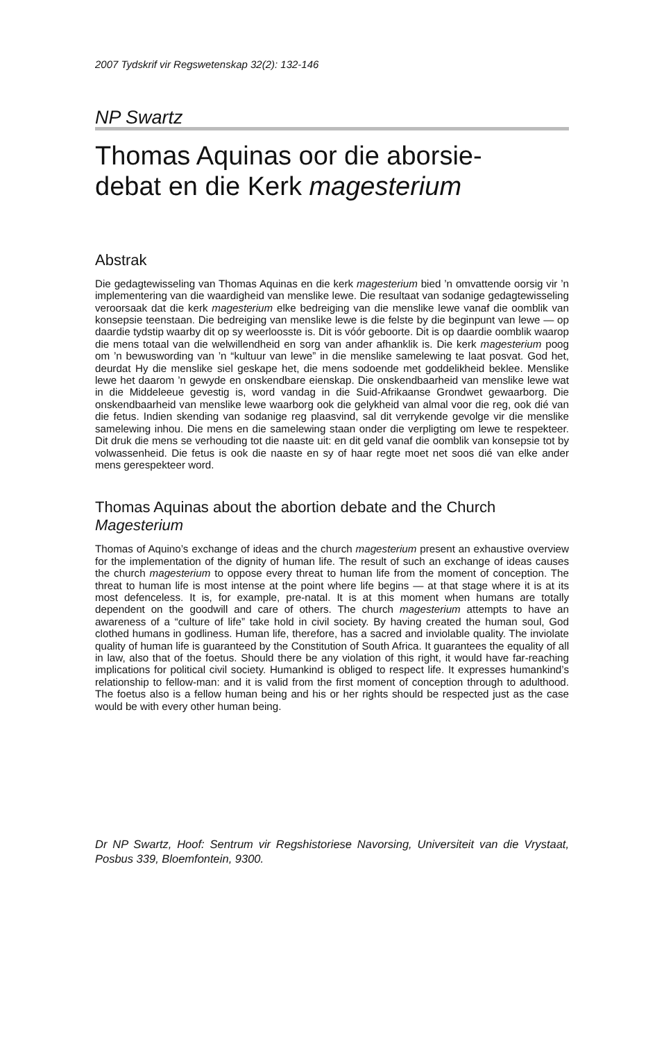2007 Tydskrif vir Regswetenskap 32(2): 132-146
NP Swartz
Thomas Aquinas oor die aborsie-
debat en die Kerk magesterium
Abstrak
Die gedagtewisseling van Thomas Aquinas en die kerk magesterium bied ’n omvattende oorsig vir ’n implementering van die waardigheid van menslike lewe. Die resultaat van sodanige gedagtewisseling veroorsaak dat die kerk magesterium elke bedreiging van die menslike lewe vanaf die oomblik van konsepsie teenstaan. Die bedreiging van menslike lewe is die felste by die beginpunt van lewe — op daardie tydstip waarby dit op sy weerloosste is. Dit is vóór geboorte. Dit is op daardie oomblik waarop die mens totaal van die welwillendheid en sorg van ander afhanklik is. Die kerk magesterium poog om ’n bewuswording van ’n “kultuur van lewe” in die menslike samelewing te laat posvat. God het, deurdat Hy die menslike siel geskape het, die mens sodoende met goddelikheid beklee. Menslike lewe het daarom ’n gewyde en onskendbare eienskap. Die onskendbaarheid van menslike lewe wat in die Middeleeue gevestig is, word vandag in die Suid-Afrikaanse Grondwet gewaarborg. Die onskendbaarheid van menslike lewe waarborg ook die gelykheid van almal voor die reg, ook dié van die fetus. Indien skending van sodanige reg plaasvind, sal dit verrykende gevolge vir die menslike samelewing inhou. Die mens en die samelewing staan onder die verpligting om lewe te respekteer. Dit druk die mens se verhouding tot die naaste uit: en dit geld vanaf die oomblik van konsepsie tot by volwassenheid. Die fetus is ook die naaste en sy of haar regte moet net soos dié van elke ander mens gerespekteer word.
Thomas Aquinas about the abortion debate and the Church Magesterium
Thomas of Aquino’s exchange of ideas and the church magesterium present an exhaustive overview for the implementation of the dignity of human life. The result of such an exchange of ideas causes the church magesterium to oppose every threat to human life from the moment of conception. The threat to human life is most intense at the point where life begins — at that stage where it is at its most defenceless. It is, for example, pre-natal. It is at this moment when humans are totally dependent on the goodwill and care of others. The church magesterium attempts to have an awareness of a “culture of life” take hold in civil society. By having created the human soul, God clothed humans in godliness. Human life, therefore, has a sacred and inviolable quality. The inviolate quality of human life is guaranteed by the Constitution of South Africa. It guarantees the equality of all in law, also that of the foetus. Should there be any violation of this right, it would have far-reaching implications for political civil society. Humankind is obliged to respect life. It expresses humankind’s relationship to fellow-man: and it is valid from the first moment of conception through to adulthood. The foetus also is a fellow human being and his or her rights should be respected just as the case would be with every other human being.
Dr NP Swartz, Hoof: Sentrum vir Regshistoriese Navorsing, Universiteit van die Vrystaat, Posbus 339, Bloemfontein, 9300.